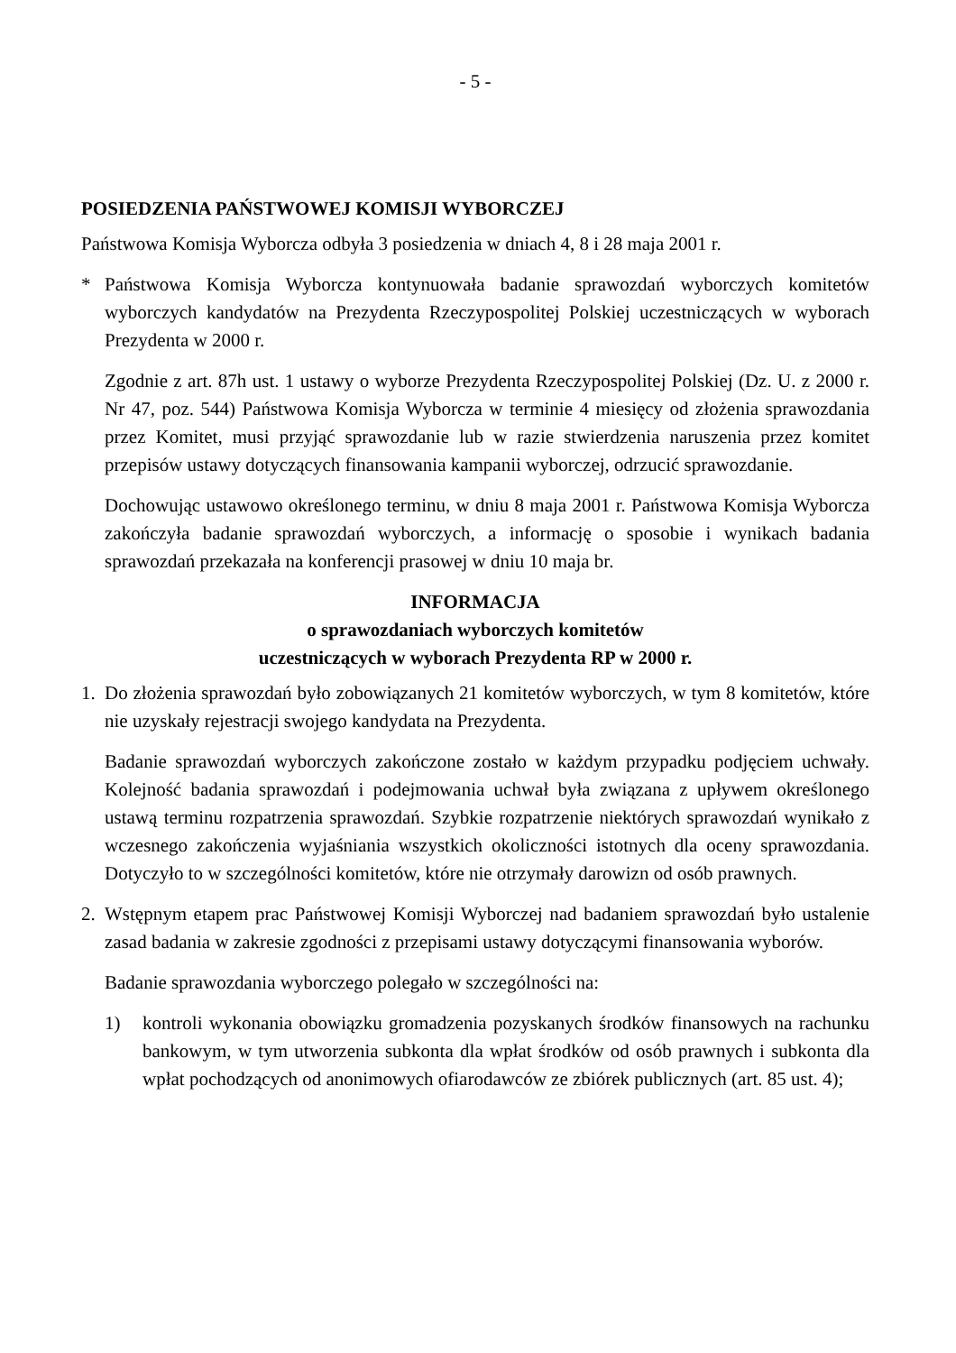- 5 -
POSIEDZENIA PAŃSTWOWEJ KOMISJI WYBORCZEJ
Państwowa Komisja Wyborcza odbyła 3 posiedzenia w dniach 4, 8 i 28 maja 2001 r.
* Państwowa Komisja Wyborcza kontynuowała badanie sprawozdań wyborczych komitetów wyborczych kandydatów na Prezydenta Rzeczypospolitej Polskiej uczestniczących w wyborach Prezydenta w 2000 r.
Zgodnie z art. 87h ust. 1 ustawy o wyborze Prezydenta Rzeczypospolitej Polskiej (Dz. U. z 2000 r. Nr 47, poz. 544) Państwowa Komisja Wyborcza w terminie 4 miesięcy od złożenia sprawozdania przez Komitet, musi przyjąć sprawozdanie lub w razie stwierdzenia naruszenia przez komitet przepisów ustawy dotyczących finansowania kampanii wyborczej, odrzucić sprawozdanie.
Dochowując ustawowo określonego terminu, w dniu 8 maja 2001 r. Państwowa Komisja Wyborcza zakończyła badanie sprawozdań wyborczych, a informację o sposobie i wynikach badania sprawozdań przekazała na konferencji prasowej w dniu 10 maja br.
INFORMACJA
o sprawozdaniach wyborczych komitetów
uczestniczących w wyborach Prezydenta RP w 2000 r.
1. Do złożenia sprawozdań było zobowiązanych 21 komitetów wyborczych, w tym 8 komitetów, które nie uzyskały rejestracji swojego kandydata na Prezydenta.
Badanie sprawozdań wyborczych zakończone zostało w każdym przypadku podjęciem uchwały. Kolejność badania sprawozdań i podejmowania uchwał była związana z upływem określonego ustawą terminu rozpatrzenia sprawozdań. Szybkie rozpatrzenie niektórych sprawozdań wynikało z wczesnego zakończenia wyjaśniania wszystkich okoliczności istotnych dla oceny sprawozdania. Dotyczyło to w szczególności komitetów, które nie otrzymały darowizn od osób prawnych.
2. Wstępnym etapem prac Państwowej Komisji Wyborczej nad badaniem sprawozdań było ustalenie zasad badania w zakresie zgodności z przepisami ustawy dotyczącymi finansowania wyborów.
Badanie sprawozdania wyborczego polegało w szczególności na:
1) kontroli wykonania obowiązku gromadzenia pozyskanych środków finansowych na rachunku bankowym, w tym utworzenia subkonta dla wpłat środków od osób prawnych i subkonta dla wpłat pochodzących od anonimowych ofiarodawców ze zbiórek publicznych (art. 85 ust. 4);